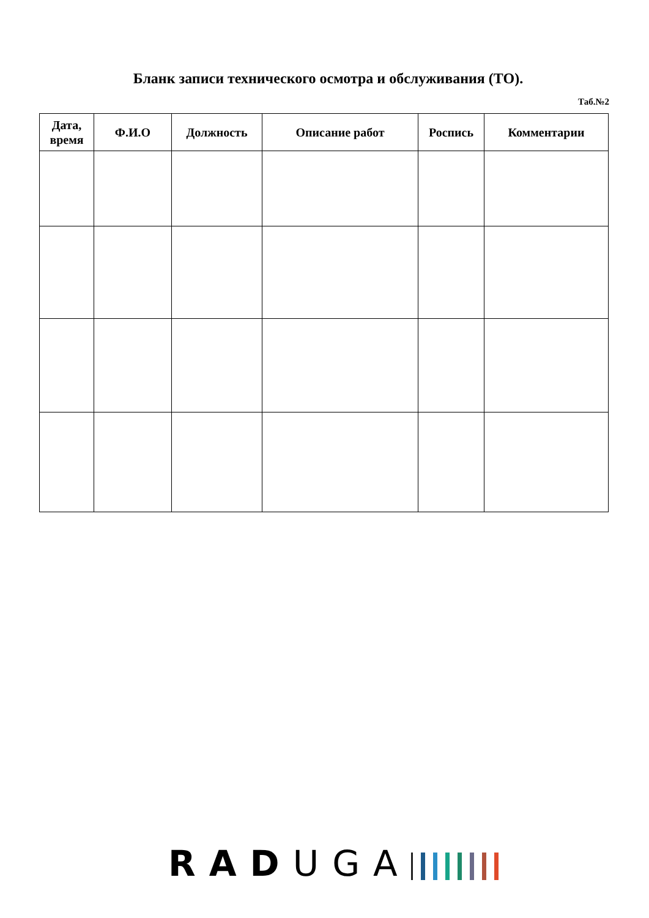Бланк записи технического осмотра и обслуживания (ТО).
Таб.№2
| Дата, время | Ф.И.О | Должность | Описание работ | Роспись | Комментарии |
| --- | --- | --- | --- | --- | --- |
RAD UGA